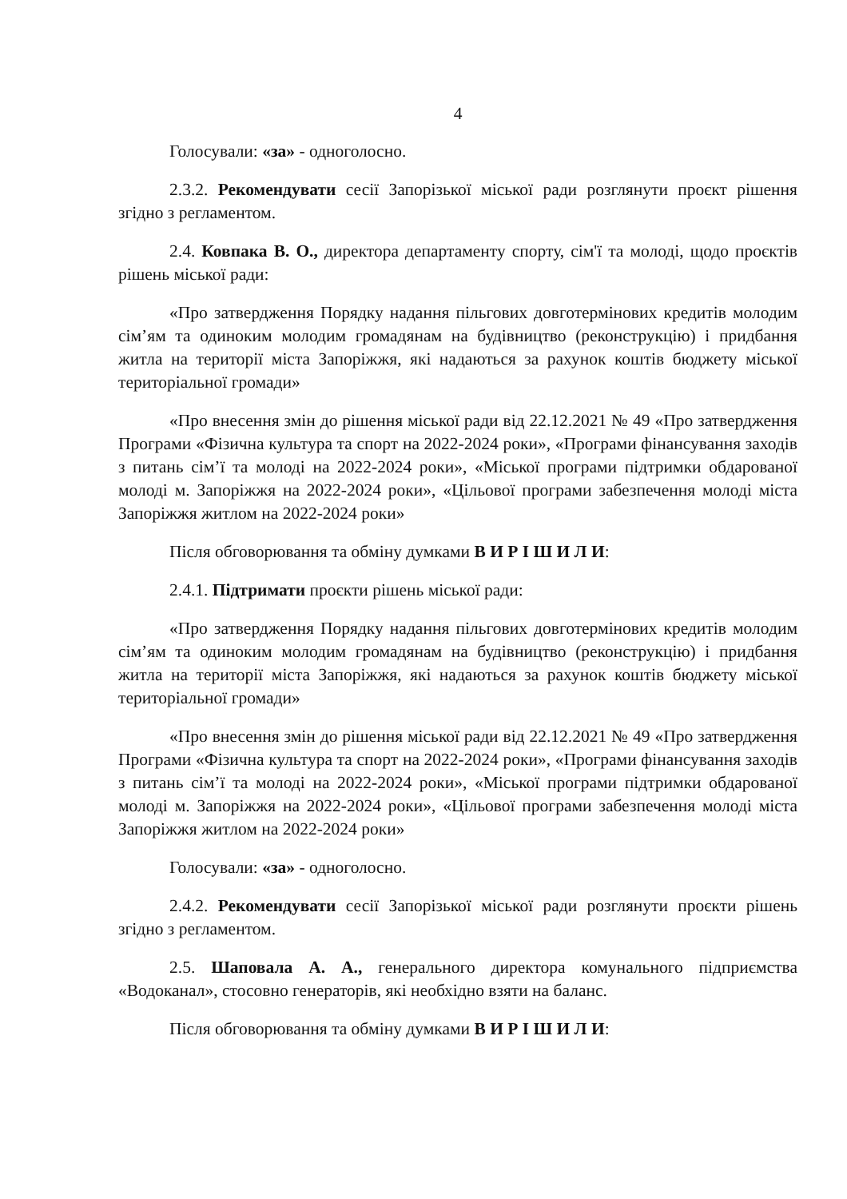4
Голосували: «за» - одноголосно.
2.3.2. Рекомендувати сесії Запорізької міської ради розглянути проєкт рішення згідно з регламентом.
2.4. Ковпака В. О., директора департаменту спорту, сім'ї та молоді, щодо проєктів рішень міської ради:
«Про затвердження Порядку надання пільгових довготермінових кредитів молодим сім’ям та одиноким молодим громадянам на будівництво (реконструкцію) і придбання житла на території міста Запоріжжя, які надаються за рахунок коштів бюджету міської територіальної громади»
«Про внесення змін до рішення міської ради від 22.12.2021 № 49 «Про затвердження Програми «Фізична культура та спорт на 2022-2024 роки», «Програми фінансування заходів з питань сім’ї та молоді на 2022-2024 роки», «Міської програми підтримки обдарованої молоді м. Запоріжжя на 2022-2024 роки», «Цільової програми забезпечення молоді міста Запоріжжя житлом на 2022-2024 роки»
Після обговорювання та обміну думками В И Р І Ш И Л И:
2.4.1. Підтримати проєкти рішень міської ради:
«Про затвердження Порядку надання пільгових довготермінових кредитів молодим сім’ям та одиноким молодим громадянам на будівництво (реконструкцію) і придбання житла на території міста Запоріжжя, які надаються за рахунок коштів бюджету міської територіальної громади»
«Про внесення змін до рішення міської ради від 22.12.2021 № 49 «Про затвердження Програми «Фізична культура та спорт на 2022-2024 роки», «Програми фінансування заходів з питань сім’ї та молоді на 2022-2024 роки», «Міської програми підтримки обдарованої молоді м. Запоріжжя на 2022-2024 роки», «Цільової програми забезпечення молоді міста Запоріжжя житлом на 2022-2024 роки»
Голосували: «за» - одноголосно.
2.4.2. Рекомендувати сесії Запорізької міської ради розглянути проєкти рішень згідно з регламентом.
2.5. Шаповала А. А., генерального директора комунального підприємства «Водоканал», стосовно генераторів, які необхідно взяти на баланс.
Після обговорювання та обміну думками В И Р І Ш И Л И: